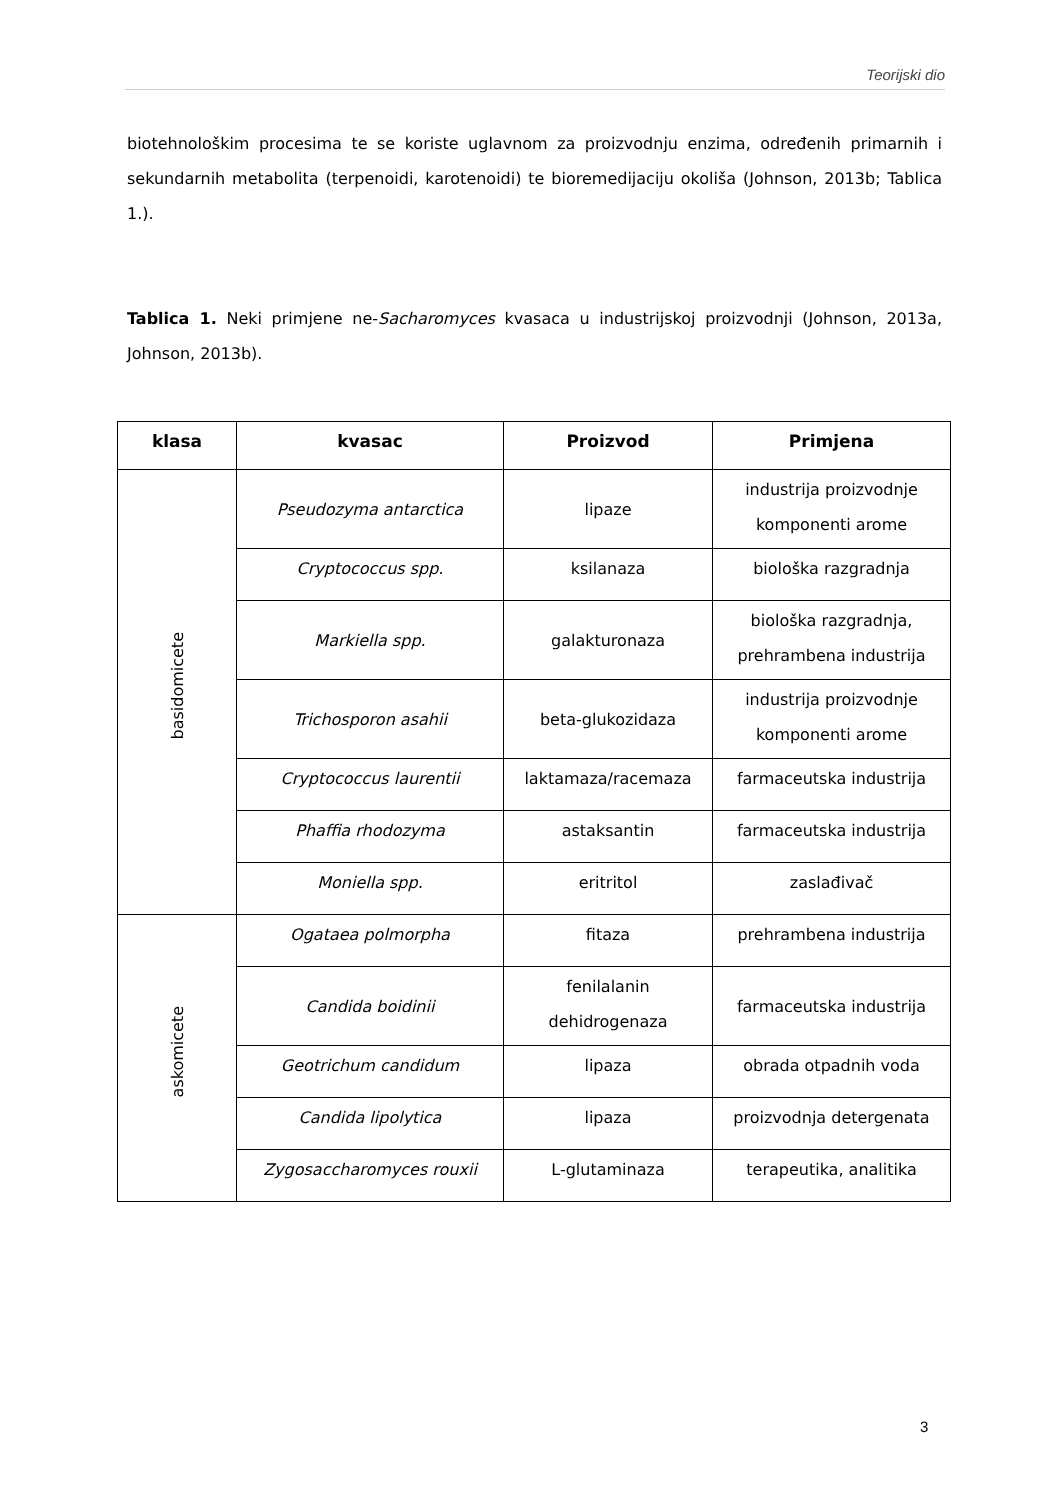Teorijski dio
biotehnološkim procesima te se koriste uglavnom za proizvodnju enzima, određenih primarnih i sekundarnih metabolita (terpenoidi, karotenoidi) te bioremedijaciju okoliša (Johnson, 2013b; Tablica 1.).
Tablica 1. Neki primjene ne-Sacharomyces kvasaca u industrijskoj proizvodnji (Johnson, 2013a, Johnson, 2013b).
| klasa | kvasac | Proizvod | Primjena |
| --- | --- | --- | --- |
| basidomicete | Pseudozyma antarctica | lipaze | industrija proizvodnje komponenti arome |
| | Cryptococcus spp. | ksilanaza | biološka razgradnja |
| | Markiella spp. | galakturonaza | biološka razgradnja, prehrambena industrija |
| | Trichosporon asahii | beta-glukozidaza | industrija proizvodnje komponenti arome |
| | Cryptococcus laurentii | laktamaza/racemaza | farmaceutska industrija |
| | Phaffia rhodozyma | astaksantin | farmaceutska industrija |
| | Moniella spp. | eritritol | zaslađivač |
| askomicete | Ogataea polmorpha | fitaza | prehrambena industrija |
| | Candida boidinii | fenilalanin dehidrogenaza | farmaceutska industrija |
| | Geotrichum candidum | lipaza | obrada otpadnih voda |
| | Candida lipolytica | lipaza | proizvodnja detergenata |
| | Zygosaccharomyces rouxii | L-glutaminaza | terapeutika, analitika |
3